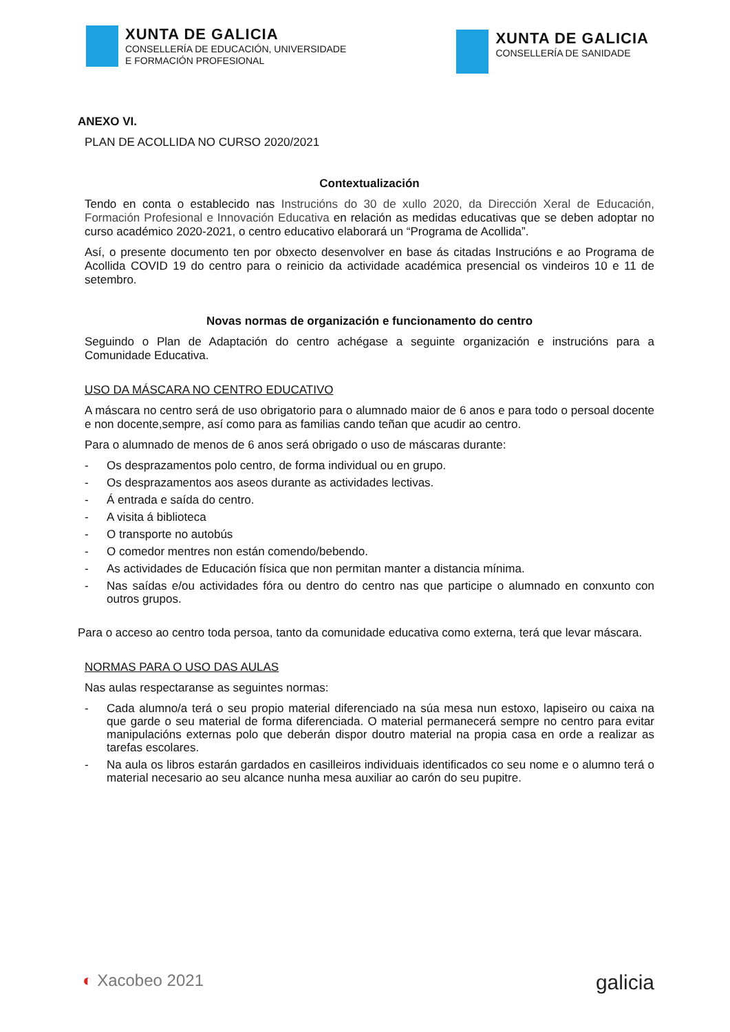XUNTA DE GALICIA
CONSELLERÍA DE EDUCACIÓN, UNIVERSIDADE
E FORMACIÓN PROFESIONAL
XUNTA DE GALICIA
CONSELLERÍA DE SANIDADE
ANEXO VI.
PLAN DE ACOLLIDA NO CURSO 2020/2021
Contextualización
Tendo en conta o establecido nas Instrucións do 30 de xullo 2020, da Dirección Xeral de Educación, Formación Profesional e Innovación Educativa en relación as medidas educativas que se deben adoptar no curso académico 2020-2021, o centro educativo elaborará un “Programa de Acollida”.
Así, o presente documento ten por obxecto desenvolver en base ás citadas Instrucións e ao Programa de Acollida COVID 19 do centro para o reinicio da actividade académica presencial os vindeiros 10 e 11 de setembro.
Novas normas de organización e funcionamento do centro
Seguindo o Plan de Adaptación do centro achégase a seguinte organización e instrucións para a Comunidade Educativa.
USO DA MÁSCARA NO CENTRO EDUCATIVO
A máscara no centro será de uso obrigatorio para o alumnado maior de 6 anos e para todo o persoal docente e non docente,sempre, así como para as familias cando teñan que acudir ao centro.
Para o alumnado de menos de 6 anos será obrigado o uso de máscaras durante:
- Os desprazamentos polo centro, de forma individual ou en grupo.
- Os desprazamentos aos aseos durante as actividades lectivas.
- Á entrada e saída do centro.
- A visita á biblioteca
- O transporte no autobús
- O comedor mentres non están comendo/bebendo.
- As actividades de Educación física que non permitan manter a distancia mínima.
- Nas saídas e/ou actividades fóra ou dentro do centro nas que participe o alumnado en conxunto con outros grupos.
Para o acceso ao centro toda persoa, tanto da comunidade educativa como externa, terá que levar máscara.
NORMAS PARA O USO DAS AULAS
Nas aulas respectaranse as seguintes normas:
- Cada alumno/a terá o seu propio material diferenciado na súa mesa nun estoxo, lapiseiro ou caixa na que garde o seu material de forma diferenciada. O material permanecerá sempre no centro para evitar manipulacións externas polo que deberán dispor doutro material na propia casa en orde a realizar as tarefas escolares.
- Na aula os libros estarán gardados en casilleiros individuais identificados co seu nome e o alumno terá o material necesario ao seu alcance nunha mesa auxiliar ao carón do seu pupitre.
◐ Xacobeo 2021 galicia